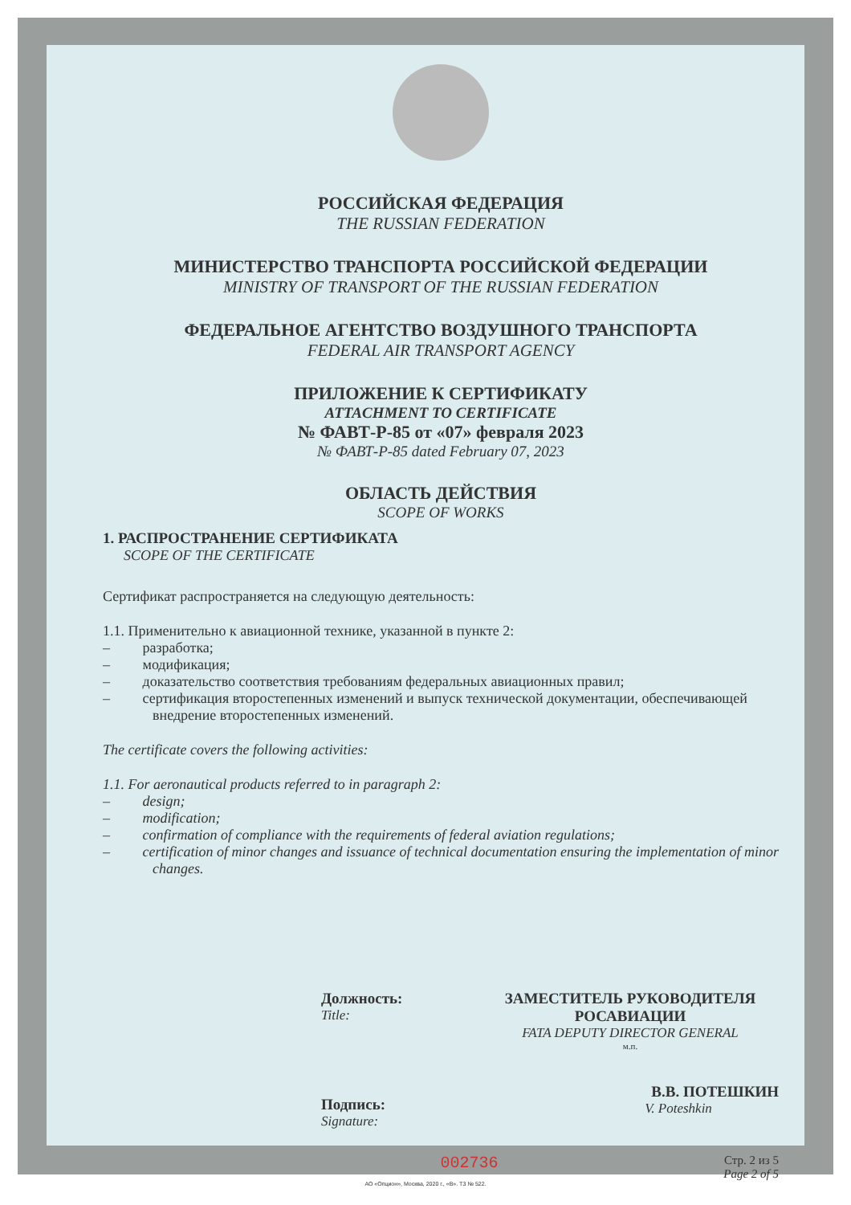РОССИЙСКАЯ ФЕДЕРАЦИЯ
THE RUSSIAN FEDERATION
МИНИСТЕРСТВО ТРАНСПОРТА РОССИЙСКОЙ ФЕДЕРАЦИИ
MINISTRY OF TRANSPORT OF THE RUSSIAN FEDERATION
ФЕДЕРАЛЬНОЕ АГЕНТСТВО ВОЗДУШНОГО ТРАНСПОРТА
FEDERAL AIR TRANSPORT AGENCY
ПРИЛОЖЕНИЕ К СЕРТИФИКАТУ
ATTACHMENT TO CERTIFICATE
№ ФАВТ-Р-85 от «07» февраля 2023
№ ФАВТ-Р-85 dated February 07, 2023
ОБЛАСТЬ ДЕЙСТВИЯ
SCOPE OF WORKS
1. РАСПРОСТРАНЕНИЕ СЕРТИФИКАТА
SCOPE OF THE CERTIFICATE
Сертификат распространяется на следующую деятельность:
1.1. Применительно к авиационной технике, указанной в пункте 2:
– разработка;
– модификация;
– доказательство соответствия требованиям федеральных авиационных правил;
– сертификация второстепенных изменений и выпуск технической документации, обеспечивающей внедрение второстепенных изменений.
The certificate covers the following activities:
1.1. For aeronautical products referred to in paragraph 2:
– design;
– modification;
– confirmation of compliance with the requirements of federal aviation regulations;
– certification of minor changes and issuance of technical documentation ensuring the implementation of minor changes.
Должность:
Title:
Подпись:
Signature:
ЗАМЕСТИТЕЛЬ РУКОВОДИТЕЛЯ
РОСАВИАЦИИ
FATA DEPUTY DIRECTOR GENERAL
м.п.
В.В. ПОТЕШКИН
V. Poteshkin
002736
Стр. 2 из 5
Page 2 of 5
АО «Опцион», Москва, 2020 г., «В». ТЗ № 522.